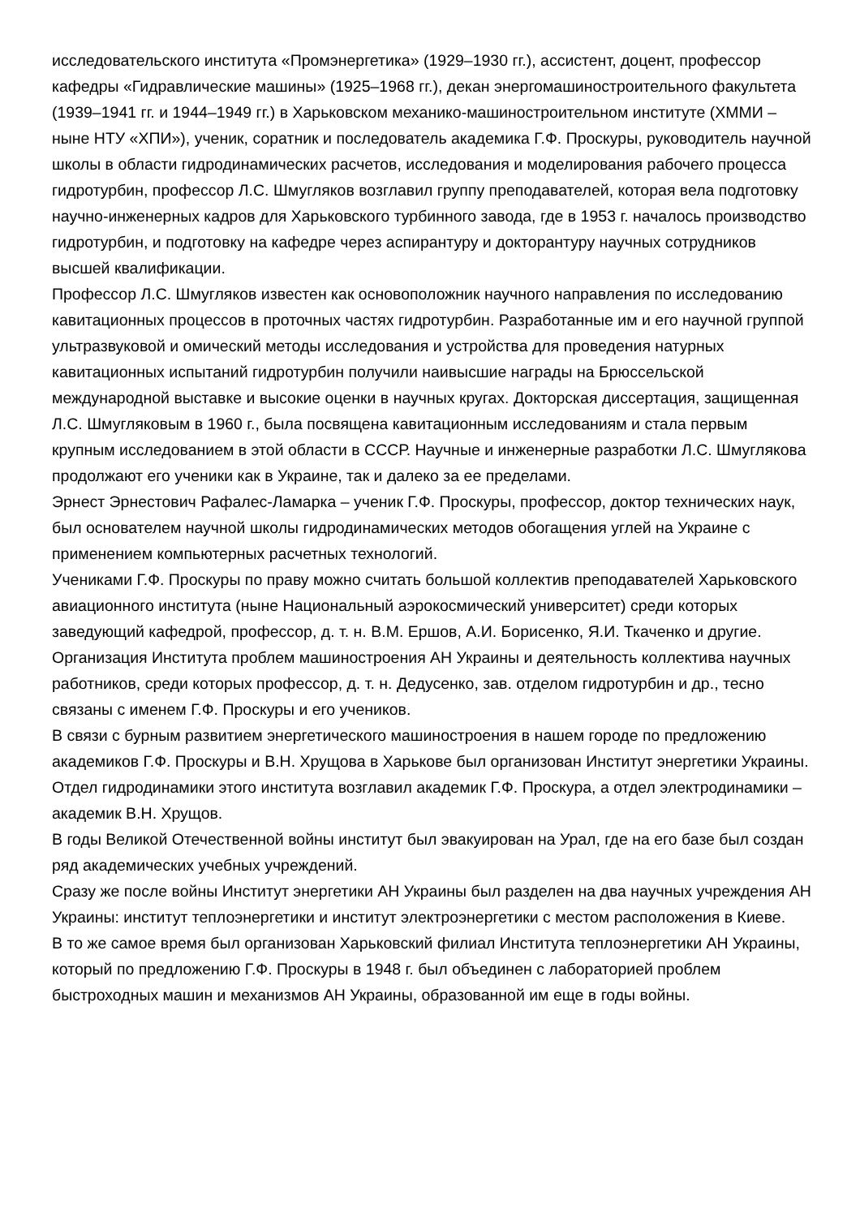исследовательского института «Промэнергетика» (1929–1930 гг.), ассистент, доцент, профессор кафедры «Гидравлические машины» (1925–1968 гг.), декан энергомашиностроительного факультета (1939–1941 гг. и 1944–1949 гг.) в Харьковском механико-машиностроительном институте (ХММИ – ныне НТУ «ХПИ»), ученик, соратник и последователь академика Г.Ф. Проскуры, руководитель научной школы в области гидродинамических расчетов, исследования и моделирования рабочего процесса гидротурбин, профессор Л.С. Шмугляков возглавил группу преподавателей, которая вела подготовку научно-инженерных кадров для Харьковского турбинного завода, где в 1953 г. началось производство гидротурбин, и подготовку на кафедре через аспирантуру и докторантуру научных сотрудников высшей квалификации.
Профессор Л.С. Шмугляков известен как основоположник научного направления по исследованию кавитационных процессов в проточных частях гидротурбин. Разработанные им и его научной группой ультразвуковой и омический методы исследования и устройства для проведения натурных кавитационных испытаний гидротурбин получили наивысшие награды на Брюссельской международной выставке и высокие оценки в научных кругах. Докторская диссертация, защищенная Л.С. Шмугляковым в 1960 г., была посвящена кавитационным исследованиям и стала первым крупным исследованием в этой области в СССР. Научные и инженерные разработки Л.С. Шмуглякова продолжают его ученики как в Украине, так и далеко за ее пределами.
Эрнест Эрнестович Рафалес-Ламарка – ученик Г.Ф. Проскуры, профессор, доктор технических наук, был основателем научной школы гидродинамических методов обогащения углей на Украине с применением компьютерных расчетных технологий.
Учениками Г.Ф. Проскуры по праву можно считать большой коллектив преподавателей Харьковского авиационного института (ныне Национальный аэрокосмический университет) среди которых заведующий кафедрой, профессор, д. т. н. В.М. Ершов, А.И. Борисенко, Я.И. Ткаченко и другие. Организация Института проблем машиностроения АН Украины и деятельность коллектива научных работников, среди которых профессор, д. т. н. Дедусенко, зав. отделом гидротурбин и др., тесно связаны с именем Г.Ф. Проскуры и его учеников.
В связи с бурным развитием энергетического машиностроения в нашем городе по предложению академиков Г.Ф. Проскуры и В.Н. Хрущова в Харькове был организован Институт энергетики Украины. Отдел гидродинамики этого института возглавил академик Г.Ф. Проскура, а отдел электродинамики – академик В.Н. Хрущов.
В годы Великой Отечественной войны институт был эвакуирован на Урал, где на его базе был создан ряд академических учебных учреждений.
Сразу же после войны Институт энергетики АН Украины был разделен на два научных учреждения АН Украины: институт теплоэнергетики и институт электроэнергетики с местом расположения в Киеве.
В то же самое время был организован Харьковский филиал Института теплоэнергетики АН Украины, который по предложению Г.Ф. Проскуры в 1948 г. был объединен с лабораторией проблем быстроходных машин и механизмов АН Украины, образованной им еще в годы войны.